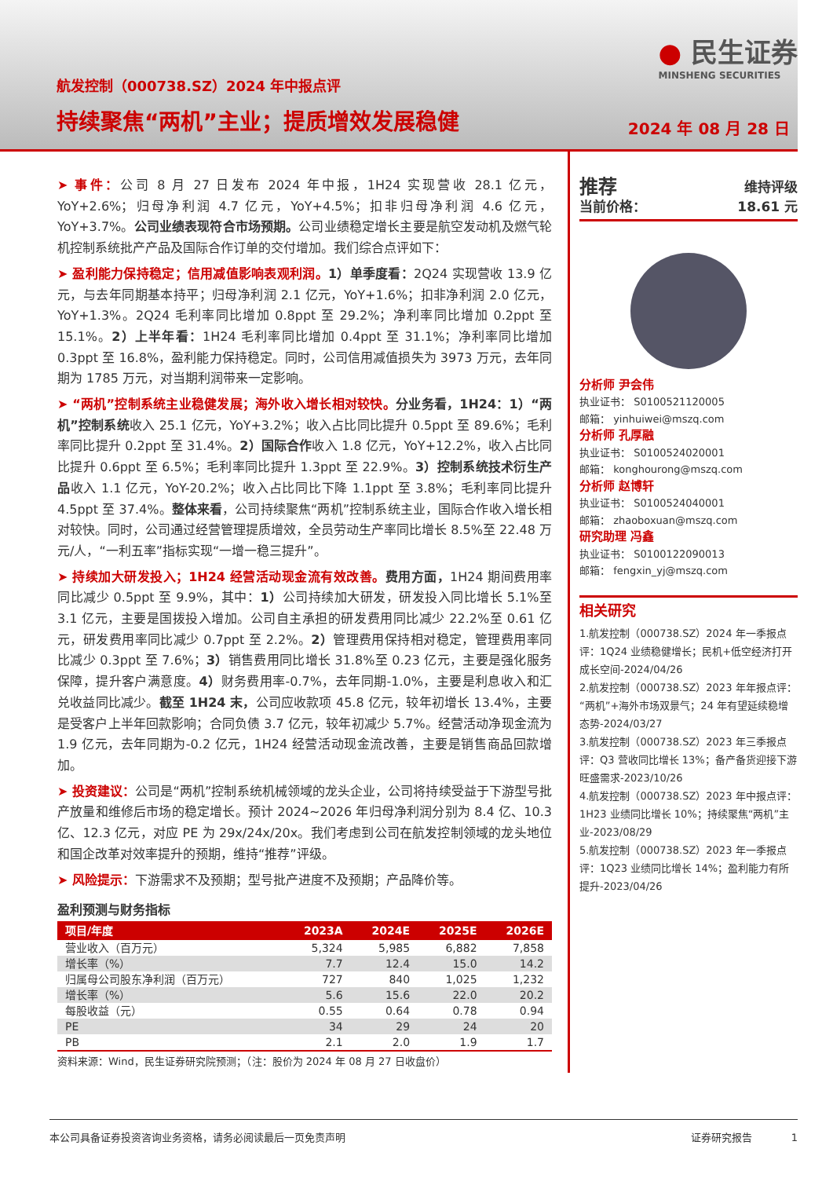航发控制（000738.SZ）2024 年中报点评
持续聚焦“两机”主业；提质增效发展稳健
● 民生证券
MINSHENG SECURITIES
2024 年 08 月 28 日
➤ 事件：公司 8 月 27 日发布 2024 年中报，1H24 实现营收 28.1 亿元，YoY+2.6%；归母净利润 4.7 亿元，YoY+4.5%；扣非归母净利润 4.6 亿元，YoY+3.7%。公司业绩表现符合市场预期。公司业绩稳定增长主要是航空发动机及燃气轮机控制系统批产产品及国际合作订单的交付增加。我们综合点评如下：
➤ 盈利能力保持稳定；信用减值影响表观利润。1）单季度看：2Q24 实现营收 13.9 亿元，与去年同期基本持平；归母净利润 2.1 亿元，YoY+1.6%；扣非净利润 2.0 亿元，YoY+1.3%。2Q24 毛利率同比增加 0.8ppt 至 29.2%；净利率同比增加 0.2ppt 至 15.1%。2）上半年看：1H24 毛利率同比增加 0.4ppt 至 31.1%；净利率同比增加 0.3ppt 至 16.8%，盈利能力保持稳定。同时，公司信用减值损失为 3973 万元，去年同期为 1785 万元，对当期利润带来一定影响。
➤ “两机”控制系统主业稳健发展；海外收入增长相对较快。分业务看，1H24：1）“两机”控制系统收入 25.1 亿元，YoY+3.2%；收入占比同比提升 0.5ppt 至 89.6%；毛利率同比提升 0.2ppt 至 31.4%。2）国际合作收入 1.8 亿元，YoY+12.2%，收入占比同比提升 0.6ppt 至 6.5%；毛利率同比提升 1.3ppt 至 22.9%。3）控制系统技术衍生产品收入 1.1 亿元，YoY-20.2%；收入占比同比下降 1.1ppt 至 3.8%；毛利率同比提升 4.5ppt 至 37.4%。整体来看，公司持续聚焦“两机”控制系统主业，国际合作收入增长相对较快。同时，公司通过经营管理提质增效，全员劳动生产率同比增长 8.5%至 22.48 万元/人，“一利五率”指标实现“一增一稳三提升”。
➤ 持续加大研发投入；1H24 经营活动现金流有效改善。费用方面，1H24 期间费用率同比减少 0.5ppt 至 9.9%，其中：1）公司持续加大研发，研发投入同比增长 5.1%至 3.1 亿元，主要是国拨投入增加。公司自主承担的研发费用同比减少 22.2%至 0.61 亿元，研发费用率同比减少 0.7ppt 至 2.2%。2）管理费用保持相对稳定，管理费用率同比减少 0.3ppt 至 7.6%；3）销售费用同比增长 31.8%至 0.23 亿元，主要是强化服务保障，提升客户满意度。4）财务费用率-0.7%，去年同期-1.0%，主要是利息收入和汇兑收益同比减少。截至 1H24 末，公司应收款项 45.8 亿元，较年初增长 13.4%，主要是受客户上半年回款影响；合同负债 3.7 亿元，较年初减少 5.7%。经营活动净现金流为 1.9 亿元，去年同期为-0.2 亿元，1H24 经营活动现金流改善，主要是销售商品回款增加。
➤ 投资建议：公司是“两机”控制系统机械领域的龙头企业，公司将持续受益于下游型号批产放量和维修后市场的稳定增长。预计 2024~2026 年归母净利润分别为 8.4 亿、10.3 亿、12.3 亿元，对应 PE 为 29x/24x/20x。我们考虑到公司在航发控制领域的龙头地位和国企改革对效率提升的预期，维持“推荐”评级。
➤ 风险提示：下游需求不及预期；型号批产进度不及预期；产品降价等。
盈利预测与财务指标
| 项目/年度 | 2023A | 2024E | 2025E | 2026E |
| --- | --- | --- | --- | --- |
| 营业收入（百万元） | 5,324 | 5,985 | 6,882 | 7,858 |
| 增长率（%） | 7.7 | 12.4 | 15.0 | 14.2 |
| 归属母公司股东净利润（百万元） | 727 | 840 | 1,025 | 1,232 |
| 增长率（%） | 5.6 | 15.6 | 22.0 | 20.2 |
| 每股收益（元） | 0.55 | 0.64 | 0.78 | 0.94 |
| PE | 34 | 29 | 24 | 20 |
| PB | 2.1 | 2.0 | 1.9 | 1.7 |
资料来源：Wind，民生证券研究院预测；（注：股价为 2024 年 08 月 27 日收盘价）
推荐 维持评级
当前价格： 18.61 元
分析师 尹会伟
执业证书： S0100521120005
邮箱： yinhuiwei@mszq.com
分析师 孔厚融
执业证书： S0100524020001
邮箱： konghourong@mszq.com
分析师 赵博轩
执业证书： S0100524040001
邮箱： zhaoboxuan@mszq.com
研究助理 冯鑫
执业证书： S0100122090013
邮箱： fengxin_yj@mszq.com
相关研究
1.航发控制（000738.SZ）2024 年一季报点评：1Q24 业绩稳健增长；民机+低空经济打开成长空间-2024/04/26
2.航发控制（000738.SZ）2023 年年报点评：“两机”+海外市场双景气；24 年有望延续稳增态势-2024/03/27
3.航发控制（000738.SZ）2023 年三季报点评：Q3 营收同比增长 13%；备产备货迎接下游旺盛需求-2023/10/26
4.航发控制（000738.SZ）2023 年中报点评：1H23 业绩同比增长 10%；持续聚焦“两机”主业-2023/08/29
5.航发控制（000738.SZ）2023 年一季报点评：1Q23 业绩同比增长 14%；盈利能力有所提升-2023/04/26
本公司具备证券投资咨询业务资格，请务必阅读最后一页免责声明 证券研究报告 1